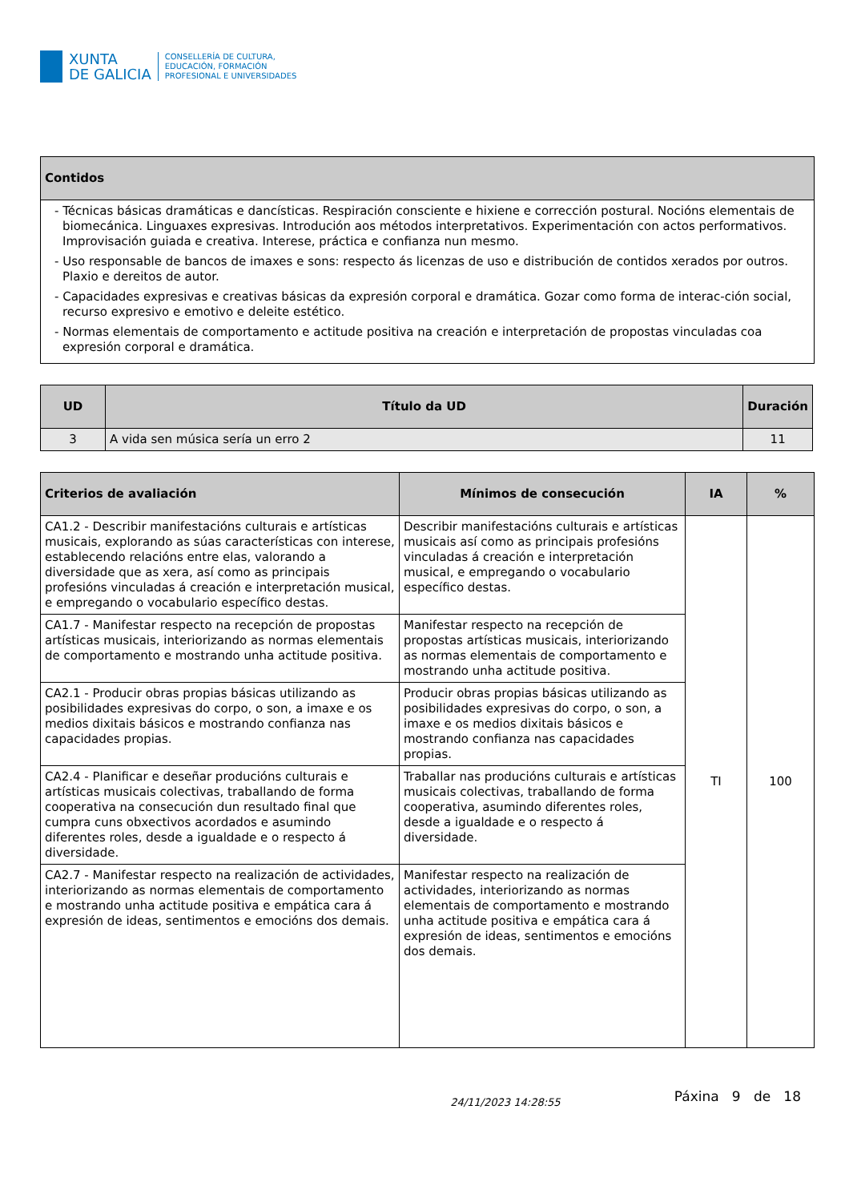XUNTA
DE GALICIA
CONSELLERÍA DE CULTURA,
EDUCACIÓN, FORMACIÓN
PROFESIONAL E UNIVERSIDADES
| Contidos |
| --- |
| - Técnicas básicas dramáticas e dancísticas. Respiración consciente e hixiene e corrección postural. Nocións elementais de biomecánica. Linguaxes expresivas. Introdución aos métodos interpretativos. Experimentación con actos performativos. Improvisación guiada e creativa. Interese, práctica e confianza nun mesmo. - Uso responsable de bancos de imaxes e sons: respecto ás licenzas de uso e distribución de contidos xerados por outros. Plaxio e dereitos de autor. - Capacidades expresivas e creativas básicas da expresión corporal e dramática. Gozar como forma de interac-ción social, recurso expresivo e emotivo e deleite estético. - Normas elementais de comportamento e actitude positiva na creación e interpretación de propostas vinculadas coa expresión corporal e dramática. |
| UD | Título da UD | Duración |
| --- | --- | --- |
| 3 | A vida sen música sería un erro 2 | 11 |
| Criterios de avaliación | Mínimos de consecución | IA | % |
| --- | --- | --- | --- |
| CA1.2 - Describir manifestacións culturais e artísticas musicais, explorando as súas características con interese, establecendo relacións entre elas, valorando a diversidade que as xera, así como as principais profesións vinculadas á creación e interpretación musical, e empregando o vocabulario específico destas. | Describir manifestacións culturais e artísticas musicais así como as principais profesións vinculadas á creación e interpretación musical, e empregando o vocabulario específico destas. | TI | 100 |
| CA1.7 - Manifestar respecto na recepción de propostas artísticas musicais, interiorizando as normas elementais de comportamento e mostrando unha actitude positiva. | Manifestar respecto na recepción de propostas artísticas musicais, interiorizando as normas elementais de comportamento e mostrando unha actitude positiva. | | |
| CA2.1 - Producir obras propias básicas utilizando as posibilidades expresivas do corpo, o son, a imaxe e os medios dixitais básicos e mostrando confianza nas capacidades propias. | Producir obras propias básicas utilizando as posibilidades expresivas do corpo, o son, a imaxe e os medios dixitais básicos e mostrando confianza nas capacidades propias. | | |
| CA2.4 - Planificar e deseñar producións culturais e artísticas musicais colectivas, traballando de forma cooperativa na consecución dun resultado final que cumpra cuns obxectivos acordados e asumindo diferentes roles, desde a igualdade e o respecto á diversidade. | Traballar nas producións culturais e artísticas musicais colectivas, traballando de forma cooperativa, asumindo diferentes roles, desde a igualdade e o respecto á diversidade. | | |
| CA2.7 - Manifestar respecto na realización de actividades, interiorizando as normas elementais de comportamento e mostrando unha actitude positiva e empática cara á expresión de ideas, sentimentos e emocións dos demais. | Manifestar respecto na realización de actividades, interiorizando as normas elementais de comportamento e mostrando unha actitude positiva e empática cara á expresión de ideas, sentimentos e emocións dos demais. | | |
24/11/2023 14:28:55 Páxina 9 de 18